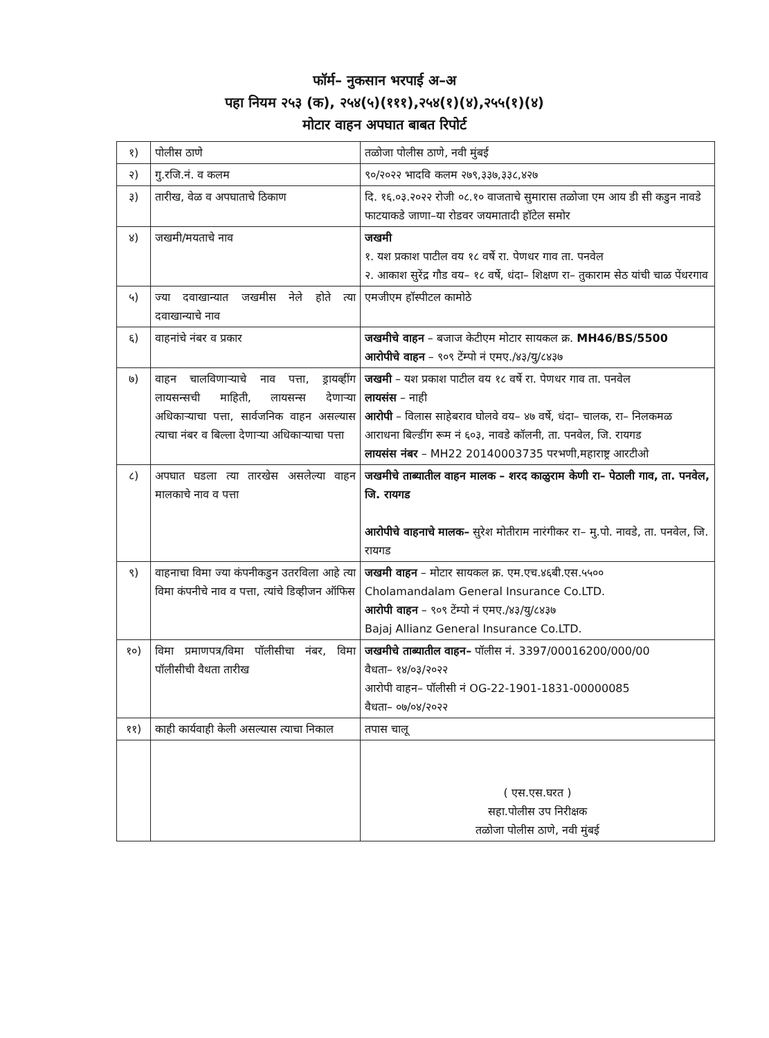फॉर्म– नुकसान भरपाई अ–अ
पहा नियम २५३ (क), २५४(५)(१११),२५४(१)(४),२५५(१)(४)
मोटार वाहन अपघात बाबत रिपोर्ट
| १) | पोलीस ठाणे | तळोजा पोलीस ठाणे, नवी मुंबई |
| २) | गु.रजि.नं. व कलम | ९०/२०२२ भादवि कलम २७९,३३७,३३८,४२७ |
| ३) | तारीख, वेळ व अपघाताचे ठिकाण | दि. १६.०३.२०२२ रोजी ०८.१० वाजताचे सुमारास तळोजा एम आय डी सी कडुन नावडे फाटयाकडे जाणा–या रोडवर जयमातादी हॉटेल समोर |
| ४) | जखमी/मयताचे नाव | जखमी १. यश प्रकाश पाटील वय १८ वर्षे रा. पेणधर गाव ता. पनवेल २. आकाश सुरेंद्र गौड वय– १८ वर्षे, धंदा– शिक्षण रा– तुकाराम सेठ यांची चाळ पेंधरगाव |
| ५) | ज्या दवाखान्यात जखमीस नेले होते त्या दवाखान्याचे नाव | एमजीएम हॉस्पीटल कामोठे |
| ६) | वाहनांचे नंबर व प्रकार | जखमीचे वाहन – बजाज केटीएम मोटार सायकल क्र. MH46/BS/5500 आरोपीचे वाहन – ९०९ टेंम्पो नं एमए./४३/यु/८४३७ |
| ७) | वाहन चालविणाऱ्याचे नाव पत्ता, ड्रायव्हींग लायसन्सची माहिती, लायसन्स देणाऱ्या अधिकाऱ्याचा पत्ता, सार्वजनिक वाहन असल्यास त्याचा नंबर व बिल्ला देणाऱ्या अधिकाऱ्याचा पत्ता | जखमी – यश प्रकाश पाटील वय १८ वर्षे रा. पेणधर गाव ता. पनवेल लायसंस – नाही आरोपी – विलास साहेबराव घोलवे वय– ४७ वर्षे, धंदा– चालक, रा– निलकमळ आराधना बिल्डींग रूम नं ६०३, नावडे कॉलनी, ता. पनवेल, जि. रायगड लायसंस नंबर – MH22 20140003735 परभणी,महाराष्ट्र आरटीओ |
| ८) | अपघात घडला त्या तारखेस असलेल्या वाहन मालकाचे नाव व पत्ता | जखमीचे ताब्यातील वाहन मालक – शरद काळुराम केणी रा– पेठाली गाव, ता. पनवेल, जि. रायगड आरोपीचे वाहनाचे मालक– सुरेश मोतीराम नारंगीकर रा– मु.पो. नावडे, ता. पनवेल, जि. रायगड |
| ९) | वाहनाचा विमा ज्या कंपनीकडुन उतरविला आहे त्या विमा कंपनीचे नाव व पत्ता, त्यांचे डिव्हीजन ऑफिस | जखमी वाहन – मोटार सायकल क्र. एम.एच.४६बी.एस.५५०० Cholamandalam General Insurance Co.LTD. आरोपी वाहन – ९०९ टेंम्पो नं एमए./४३/यु/८४३७ Bajaj Allianz General Insurance Co.LTD. |
| १०) | विमा प्रमाणपत्र/विमा पॉलीसीचा नंबर, विमा पॉलीसीची वैधता तारीख | जखमीचे ताब्यातील वाहन– पॉलीस नं. 3397/00016200/000/00 वैधता– १४/०३/२०२२ आरोपी वाहन– पॉलीसी नं OG-22-1901-1831-00000085 वैधता– ०७/०४/२०२२ |
| ११) | काही कार्यवाही केली असल्यास त्याचा निकाल | तपास चालू |
| | | ( एस.एस.घरत ) सहा.पोलीस उप निरीक्षक तळोजा पोलीस ठाणे, नवी मुंबई |